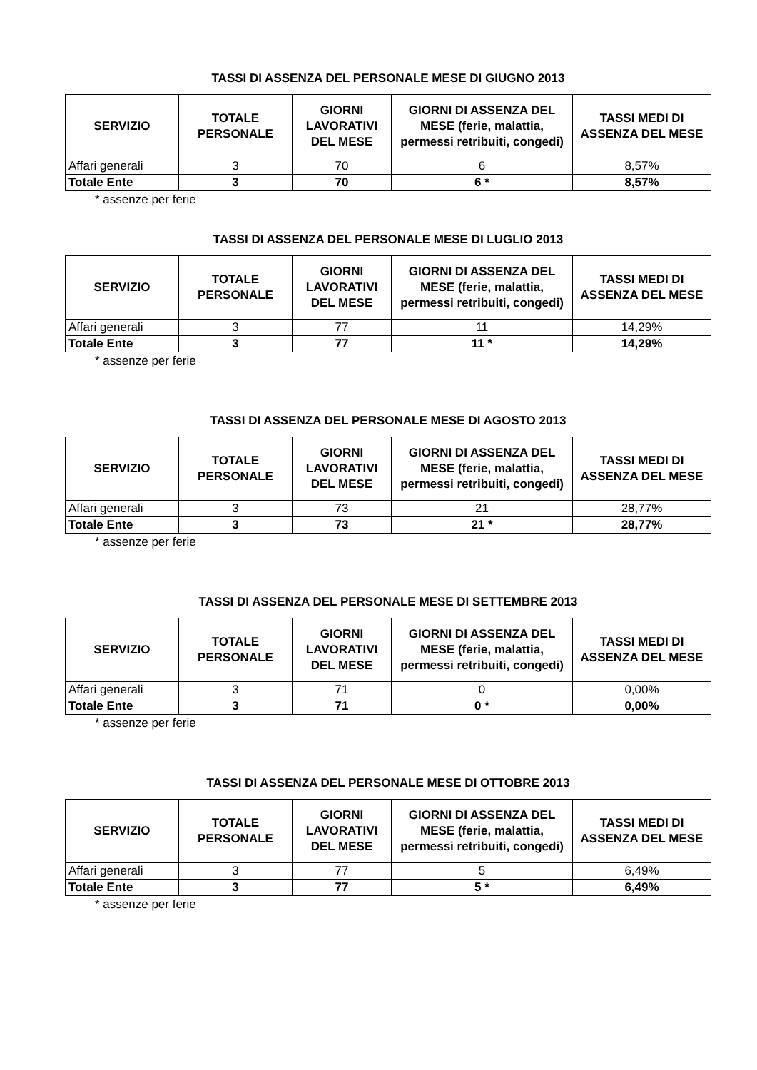TASSI DI ASSENZA DEL PERSONALE MESE DI GIUGNO 2013
| SERVIZIO | TOTALE PERSONALE | GIORNI LAVORATIVI DEL MESE | GIORNI DI ASSENZA DEL MESE (ferie, malattia, permessi retribuiti, congedi) | TASSI MEDI DI ASSENZA DEL MESE |
| --- | --- | --- | --- | --- |
| Affari generali | 3 | 70 | 6 | 8,57% |
| Totale Ente | 3 | 70 | 6 * | 8,57% |
* assenze per ferie
TASSI DI ASSENZA DEL PERSONALE MESE DI LUGLIO 2013
| SERVIZIO | TOTALE PERSONALE | GIORNI LAVORATIVI DEL MESE | GIORNI DI ASSENZA DEL MESE (ferie, malattia, permessi retribuiti, congedi) | TASSI MEDI DI ASSENZA DEL MESE |
| --- | --- | --- | --- | --- |
| Affari generali | 3 | 77 | 11 | 14,29% |
| Totale Ente | 3 | 77 | 11 * | 14,29% |
* assenze per ferie
TASSI DI ASSENZA DEL PERSONALE MESE DI AGOSTO 2013
| SERVIZIO | TOTALE PERSONALE | GIORNI LAVORATIVI DEL MESE | GIORNI DI ASSENZA DEL MESE (ferie, malattia, permessi retribuiti, congedi) | TASSI MEDI DI ASSENZA DEL MESE |
| --- | --- | --- | --- | --- |
| Affari generali | 3 | 73 | 21 | 28,77% |
| Totale Ente | 3 | 73 | 21 * | 28,77% |
* assenze per ferie
TASSI DI ASSENZA DEL PERSONALE MESE DI SETTEMBRE 2013
| SERVIZIO | TOTALE PERSONALE | GIORNI LAVORATIVI DEL MESE | GIORNI DI ASSENZA DEL MESE (ferie, malattia, permessi retribuiti, congedi) | TASSI MEDI DI ASSENZA DEL MESE |
| --- | --- | --- | --- | --- |
| Affari generali | 3 | 71 | 0 | 0,00% |
| Totale Ente | 3 | 71 | 0 * | 0,00% |
* assenze per ferie
TASSI DI ASSENZA DEL PERSONALE MESE DI OTTOBRE 2013
| SERVIZIO | TOTALE PERSONALE | GIORNI LAVORATIVI DEL MESE | GIORNI DI ASSENZA DEL MESE (ferie, malattia, permessi retribuiti, congedi) | TASSI MEDI DI ASSENZA DEL MESE |
| --- | --- | --- | --- | --- |
| Affari generali | 3 | 77 | 5 | 6,49% |
| Totale Ente | 3 | 77 | 5 * | 6,49% |
* assenze per ferie